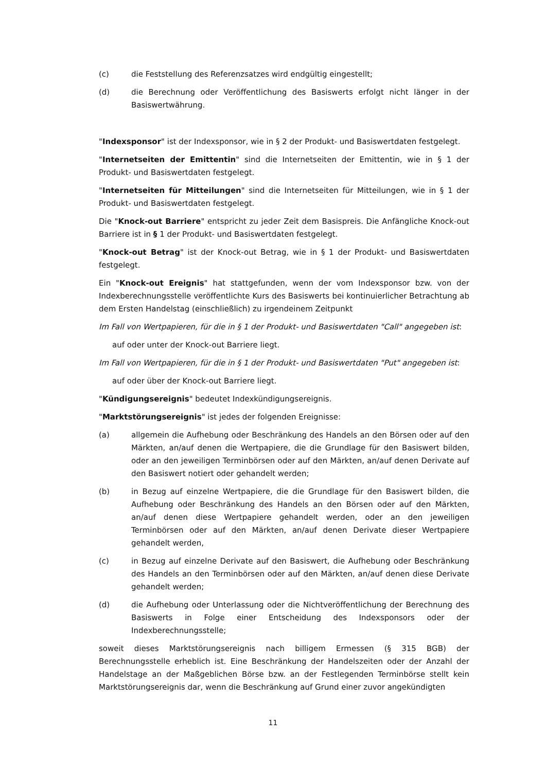(c) die Feststellung des Referenzsatzes wird endgültig eingestellt;
(d) die Berechnung oder Veröffentlichung des Basiswerts erfolgt nicht länger in der Basiswertwährung.
"Indexsponsor" ist der Indexsponsor, wie in § 2 der Produkt- und Basiswertdaten festgelegt.
"Internetseiten der Emittentin" sind die Internetseiten der Emittentin, wie in § 1 der Produkt- und Basiswertdaten festgelegt.
"Internetseiten für Mitteilungen" sind die Internetseiten für Mitteilungen, wie in § 1 der Produkt- und Basiswertdaten festgelegt.
Die "Knock-out Barriere" entspricht zu jeder Zeit dem Basispreis. Die Anfängliche Knock-out Barriere ist in § 1 der Produkt- und Basiswertdaten festgelegt.
"Knock-out Betrag" ist der Knock-out Betrag, wie in § 1 der Produkt- und Basiswertdaten festgelegt.
Ein "Knock-out Ereignis" hat stattgefunden, wenn der vom Indexsponsor bzw. von der Indexberechnungsstelle veröffentlichte Kurs des Basiswerts bei kontinuierlicher Betrachtung ab dem Ersten Handelstag (einschließlich) zu irgendeinem Zeitpunkt
Im Fall von Wertpapieren, für die in § 1 der Produkt- und Basiswertdaten "Call" angegeben ist:
auf oder unter der Knock-out Barriere liegt.
Im Fall von Wertpapieren, für die in § 1 der Produkt- und Basiswertdaten "Put" angegeben ist:
auf oder über der Knock-out Barriere liegt.
"Kündigungsereignis" bedeutet Indexkündigungsereignis.
"Marktstörungsereignis" ist jedes der folgenden Ereignisse:
(a) allgemein die Aufhebung oder Beschränkung des Handels an den Börsen oder auf den Märkten, an/auf denen die Wertpapiere, die die Grundlage für den Basiswert bilden, oder an den jeweiligen Terminbörsen oder auf den Märkten, an/auf denen Derivate auf den Basiswert notiert oder gehandelt werden;
(b) in Bezug auf einzelne Wertpapiere, die die Grundlage für den Basiswert bilden, die Aufhebung oder Beschränkung des Handels an den Börsen oder auf den Märkten, an/auf denen diese Wertpapiere gehandelt werden, oder an den jeweiligen Terminbörsen oder auf den Märkten, an/auf denen Derivate dieser Wertpapiere gehandelt werden,
(c) in Bezug auf einzelne Derivate auf den Basiswert, die Aufhebung oder Beschränkung des Handels an den Terminbörsen oder auf den Märkten, an/auf denen diese Derivate gehandelt werden;
(d) die Aufhebung oder Unterlassung oder die Nichtveröffentlichung der Berechnung des Basiswerts in Folge einer Entscheidung des Indexsponsors oder der Indexberechnungsstelle;
soweit dieses Marktstörungsereignis nach billigem Ermessen (§ 315 BGB) der Berechnungsstelle erheblich ist. Eine Beschränkung der Handelszeiten oder der Anzahl der Handelstage an der Maßgeblichen Börse bzw. an der Festlegenden Terminbörse stellt kein Marktstörungsereignis dar, wenn die Beschränkung auf Grund einer zuvor angekündigten
11